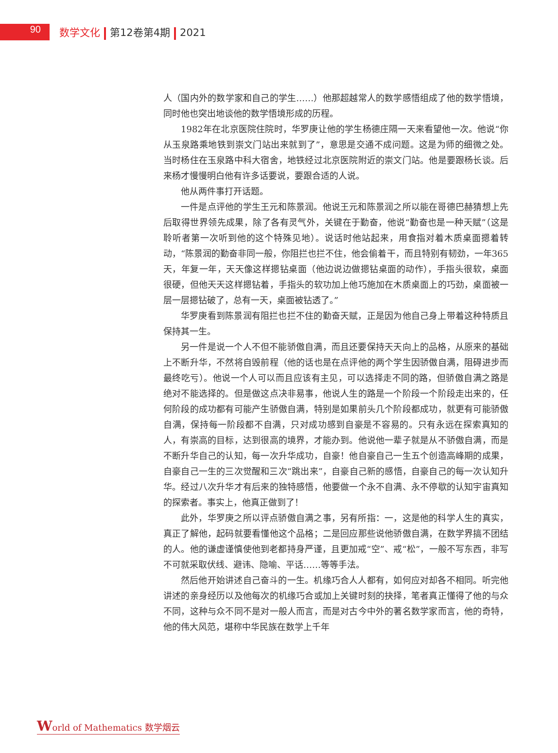90
数学文化 第12卷第4期 2021
人（国内外的数学家和自己的学生……）他那超越常人的数学感悟组成了他的数学悟境，同时他也突出地谈他的数学悟境形成的历程。
1982年在北京医院住院时，华罗庚让他的学生杨德庄隔一天来看望他一次。他说“你从玉泉路乘地铁到崇文门站出来就到了”，意思是交通不成问题。这是为师的细微之处。当时杨住在玉泉路中科大宿舍，地铁经过北京医院附近的崇文门站。他是要跟杨长谈。后来杨才慢慢明白他有许多话要说，要跟合适的人说。
他从两件事打开话题。
一件是点评他的学生王元和陈景润。他说王元和陈景润之所以能在哥德巴赫猜想上先后取得世界领先成果，除了各有灵气外，关键在于勤奋，他说“勤奋也是一种天赋”（这是聆听者第一次听到他的这个特殊见地）。说话时他站起来，用食指对着木质桌面摁着转动，“陈景润的勤奋非同一般，你阻拦也拦不住，他会偷着干，而且特别有韧劲，一年365天，年复一年，天天像这样摁钻桌面（他边说边做摁钻桌面的动作），手指头很软，桌面很硬，但他天天这样摁钻着，手指头的软功加上他巧施加在木质桌面上的巧劲，桌面被一层一层摁钻破了，总有一天，桌面被钻透了。”
华罗庚看到陈景润有阻拦也拦不住的勤奋天赋，正是因为他自己身上带着这种特质且保持其一生。
另一件是说一个人不但不能骄傲自满，而且还要保持天天向上的品格，从原来的基础上不断升华，不然将自毁前程（他的话也是在点评他的两个学生因骄傲自满，阻碍进步而最终吃亏）。他说一个人可以而且应该有主见，可以选择走不同的路，但骄傲自满之路是绝对不能选择的。但是做这点决非易事，他说人生的路是一个阶段一个阶段走出来的，任何阶段的成功都有可能产生骄傲自满，特别是如果前头几个阶段都成功，就更有可能骄傲自满，保持每一阶段都不自满，只对成功感到自豪是不容易的。只有永远在探索真知的人，有崇高的目标，达到很高的境界，才能办到。他说他一辈子就是从不骄傲自满，而是不断升华自己的认知，每一次升华成功，自豪！他自豪自己一生五个创造高峰期的成果，自豪自己一生的三次觉醒和三次“跳出来”，自豪自己新的感悟，自豪自己的每一次认知升华。经过八次升华才有后来的独特感悟，他要做一个永不自满、永不停歇的认知宇宙真知的探索者。事实上，他真正做到了！
此外，华罗庚之所以评点骄傲自满之事，另有所指：一，这是他的科学人生的真实，真正了解他，起码就要看懂他这个品格；二是回应那些说他骄傲自满，在数学界搞不团结的人。他的谦虚谨慎使他到老都持身严谨，且更加戒“空”、戒“松”，一般不写东西，非写不可就采取伏线、避讳、隐喻、平话……等等手法。
然后他开始讲述自己奋斗的一生。机缘巧合人人都有，如何应对却各不相同。听完他讲述的亲身经历以及他每次的机缘巧合或加上关键时刻的抉择，笔者真正懂得了他的与众不同，这种与众不同不是对一般人而言，而是对古今中外的著名数学家而言，他的奇特，他的伟大风范，堪称中华民族在数学上千年
World of Mathematics 数学烟云